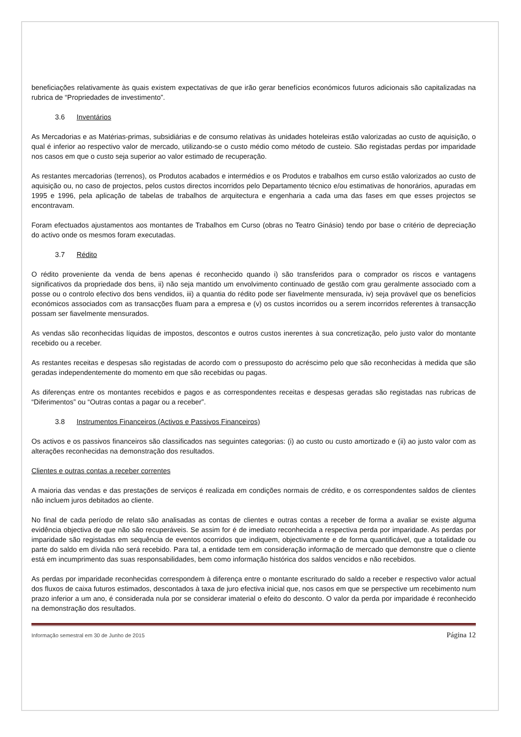beneficiações relativamente às quais existem expectativas de que irão gerar benefícios económicos futuros adicionais são capitalizadas na rubrica de “Propriedades de investimento”.
3.6 Inventários
As Mercadorias e as Matérias-primas, subsidiárias e de consumo relativas às unidades hoteleiras estão valorizadas ao custo de aquisição, o qual é inferior ao respectivo valor de mercado, utilizando-se o custo médio como método de custeio. São registadas perdas por imparidade nos casos em que o custo seja superior ao valor estimado de recuperação.
As restantes mercadorias (terrenos), os Produtos acabados e intermédios e os Produtos e trabalhos em curso estão valorizados ao custo de aquisição ou, no caso de projectos, pelos custos directos incorridos pelo Departamento técnico e/ou estimativas de honorários, apuradas em 1995 e 1996, pela aplicação de tabelas de trabalhos de arquitectura e engenharia a cada uma das fases em que esses projectos se encontravam.
Foram efectuados ajustamentos aos montantes de Trabalhos em Curso (obras no Teatro Ginásio) tendo por base o critério de depreciação do activo onde os mesmos foram executadas.
3.7 Rédito
O rédito proveniente da venda de bens apenas é reconhecido quando i) são transferidos para o comprador os riscos e vantagens significativos da propriedade dos bens, ii) não seja mantido um envolvimento continuado de gestão com grau geralmente associado com a posse ou o controlo efectivo dos bens vendidos, iii) a quantia do rédito pode ser fiavelmente mensurada, iv) seja provável que os benefícios económicos associados com as transacções fluam para a empresa e (v) os custos incorridos ou a serem incorridos referentes à transacção possam ser fiavelmente mensurados.
As vendas são reconhecidas líquidas de impostos, descontos e outros custos inerentes à sua concretização, pelo justo valor do montante recebido ou a receber.
As restantes receitas e despesas são registadas de acordo com o pressuposto do acréscimo pelo que são reconhecidas à medida que são geradas independentemente do momento em que são recebidas ou pagas.
As diferenças entre os montantes recebidos e pagos e as correspondentes receitas e despesas geradas são registadas nas rubricas de “Diferimentos” ou “Outras contas a pagar ou a receber”.
3.8 Instrumentos Financeiros (Activos e Passivos Financeiros)
Os activos e os passivos financeiros são classificados nas seguintes categorias: (i) ao custo ou custo amortizado e (ii) ao justo valor com as alterações reconhecidas na demonstração dos resultados.
Clientes e outras contas a receber correntes
A maioria das vendas e das prestações de serviços é realizada em condições normais de crédito, e os correspondentes saldos de clientes não incluem juros debitados ao cliente.
No final de cada período de relato são analisadas as contas de clientes e outras contas a receber de forma a avaliar se existe alguma evidência objectiva de que não são recuperáveis. Se assim for é de imediato reconhecida a respectiva perda por imparidade. As perdas por imparidade são registadas em sequência de eventos ocorridos que indiquem, objectivamente e de forma quantificável, que a totalidade ou parte do saldo em dívida não será recebido. Para tal, a entidade tem em consideração informação de mercado que demonstre que o cliente está em incumprimento das suas responsabilidades, bem como informação histórica dos saldos vencidos e não recebidos.
As perdas por imparidade reconhecidas correspondem à diferença entre o montante escriturado do saldo a receber e respectivo valor actual dos fluxos de caixa futuros estimados, descontados à taxa de juro efectiva inicial que, nos casos em que se perspective um recebimento num prazo inferior a um ano, é considerada nula por se considerar imaterial o efeito do desconto. O valor da perda por imparidade é reconhecido na demonstração dos resultados.
Informação semestral em 30 de Junho de 2015 Página 12